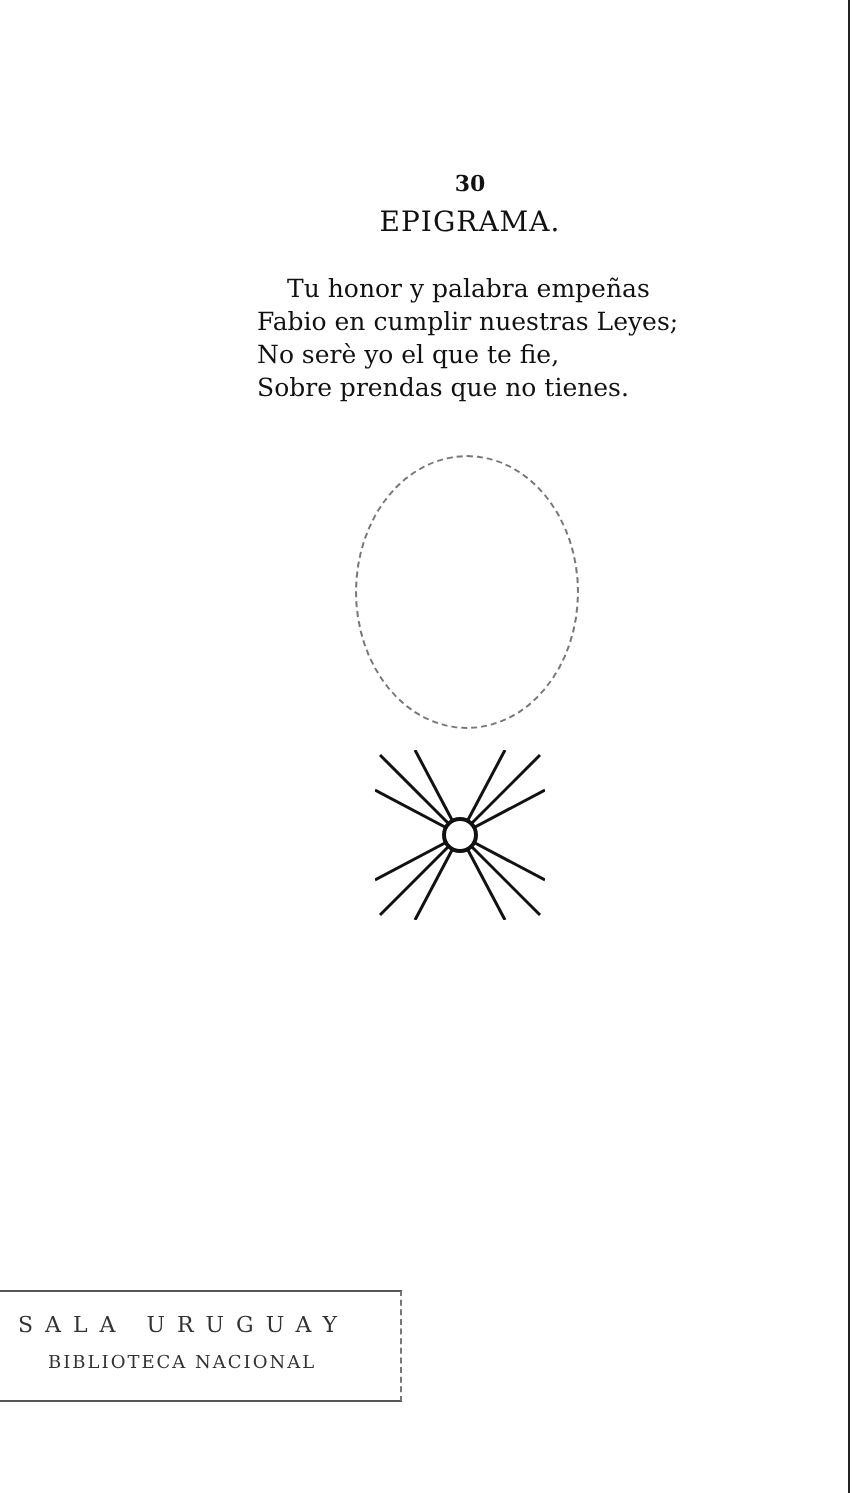30
EPIGRAMA.
Tu honor y palabra empeñas
Fabio en cumplir nuestras Leyes;
No serè yo el que te fie,
Sobre prendas que no tienes.
SALA URUGUAY
BIBLIOTECA NACIONAL